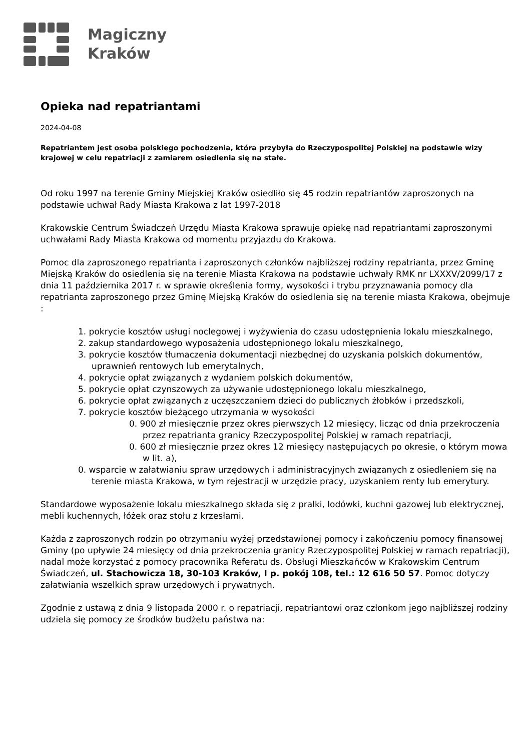Magiczny
Kraków
Opieka nad repatriantami
2024-04-08
Repatriantem jest osoba polskiego pochodzenia, która przybyła do Rzeczypospolitej Polskiej na podstawie wizy krajowej w celu repatriacji z zamiarem osiedlenia się na stałe.
Od roku 1997 na terenie Gminy Miejskiej Kraków osiedliło się 45 rodzin repatriantów zaproszonych na podstawie uchwał Rady Miasta Krakowa z lat 1997-2018
Krakowskie Centrum Świadczeń Urzędu Miasta Krakowa sprawuje opiekę nad repatriantami zaproszonymi uchwałami Rady Miasta Krakowa od momentu przyjazdu do Krakowa.
Pomoc dla zaproszonego repatrianta i zaproszonych członków najbliższej rodziny repatrianta, przez Gminę Miejską Kraków do osiedlenia się na terenie Miasta Krakowa na podstawie uchwały RMK nr LXXXV/2099/17 z dnia 11 października 2017 r. w sprawie określenia formy, wysokości i trybu przyznawania pomocy dla repatrianta zaproszonego przez Gminę Miejską Kraków do osiedlenia się na terenie miasta Krakowa, obejmuje :
1. pokrycie kosztów usługi noclegowej i wyżywienia do czasu udostępnienia lokalu mieszkalnego,
2. zakup standardowego wyposażenia udostępnionego lokalu mieszkalnego,
3. pokrycie kosztów tłumaczenia dokumentacji niezbędnej do uzyskania polskich dokumentów, uprawnień rentowych lub emerytalnych,
4. pokrycie opłat związanych z wydaniem polskich dokumentów,
5. pokrycie opłat czynszowych za używanie udostępnionego lokalu mieszkalnego,
6. pokrycie opłat związanych z uczęszczaniem dzieci do publicznych żłobków i przedszkoli,
7. pokrycie kosztów bieżącego utrzymania w wysokości
0. 900 zł miesięcznie przez okres pierwszych 12 miesięcy, licząc od dnia przekroczenia przez repatrianta granicy Rzeczypospolitej Polskiej w ramach repatriacji,
0. 600 zł miesięcznie przez okres 12 miesięcy następujących po okresie, o którym mowa w lit. a),
0. wsparcie w załatwianiu spraw urzędowych i administracyjnych związanych z osiedleniem się na terenie miasta Krakowa, w tym rejestracji w urzędzie pracy, uzyskaniem renty lub emerytury.
Standardowe wyposażenie lokalu mieszkalnego składa się z pralki, lodówki, kuchni gazowej lub elektrycznej, mebli kuchennych, łóżek oraz stołu z krzesłami.
Każda z zaproszonych rodzin po otrzymaniu wyżej przedstawionej pomocy i zakończeniu pomocy finansowej Gminy (po upływie 24 miesięcy od dnia przekroczenia granicy Rzeczypospolitej Polskiej w ramach repatriacji), nadal może korzystać z pomocy pracownika Referatu ds. Obsługi Mieszkańców w Krakowskim Centrum Świadczeń, ul. Stachowicza 18, 30-103 Kraków, I p. pokój 108, tel.: 12 616 50 57. Pomoc dotyczy załatwiania wszelkich spraw urzędowych i prywatnych.
Zgodnie z ustawą z dnia 9 listopada 2000 r. o repatriacji, repatriantowi oraz członkom jego najbliższej rodziny udziela się pomocy ze środków budżetu państwa na: